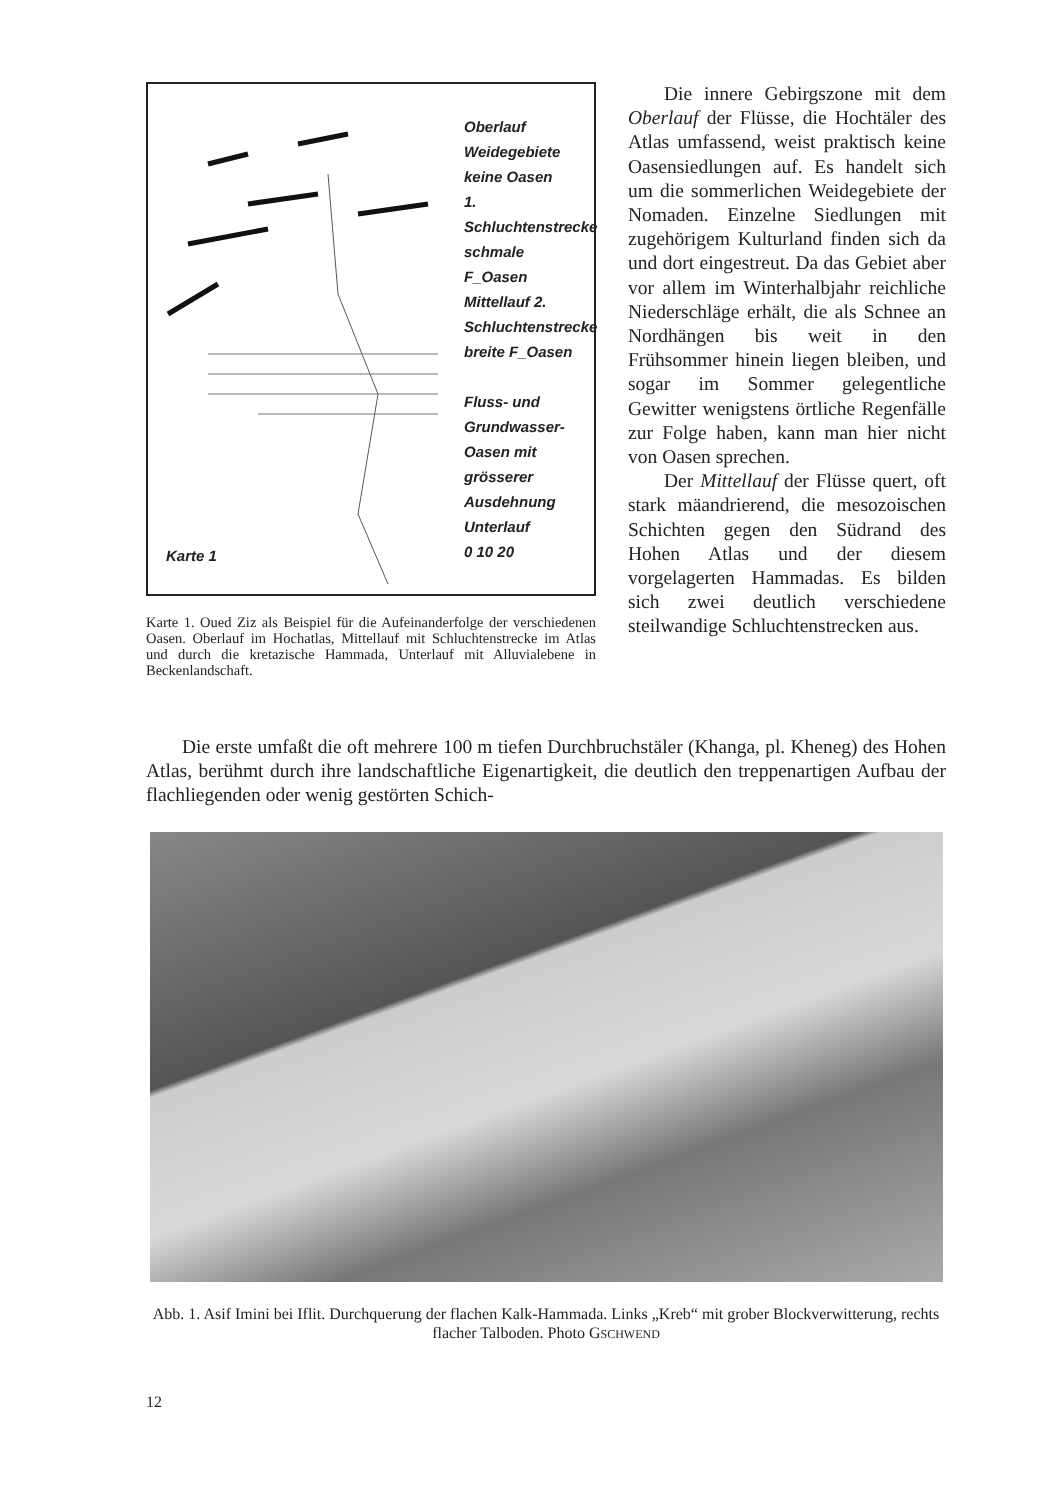Oberlauf Weidegebiete keine Oasen
1. Schluchtenstrecke schmale F_Oasen
Mittellauf 2. Schluchtenstrecke breite F_Oasen
Fluss- und Grundwasser- Oasen mit grösserer Ausdehnung
Unterlauf
0 10 20
Karte 1
Karte 1. Oued Ziz als Beispiel für die Aufeinanderfolge der verschiedenen Oasen. Oberlauf im Hochatlas, Mittellauf mit Schluchtenstrecke im Atlas und durch die kretazische Hammada, Unterlauf mit Alluvialebene in Beckenlandschaft.
Die innere Gebirgszone mit dem Oberlauf der Flüsse, die Hochtäler des Atlas umfassend, weist praktisch keine Oasensiedlungen auf. Es handelt sich um die sommerlichen Weidegebiete der Nomaden. Einzelne Siedlungen mit zugehörigem Kulturland finden sich da und dort eingestreut. Da das Gebiet aber vor allem im Winterhalbjahr reichliche Niederschläge erhält, die als Schnee an Nordhängen bis weit in den Frühsommer hinein liegen bleiben, und sogar im Sommer gelegentliche Gewitter wenigstens örtliche Regenfälle zur Folge haben, kann man hier nicht von Oasen sprechen.
Der Mittellauf der Flüsse quert, oft stark mäandrierend, die mesozoischen Schichten gegen den Südrand des Hohen Atlas und der diesem vorgelagerten Hammadas. Es bilden sich zwei deutlich verschiedene steilwandige Schluchtenstrecken aus.
Die erste umfaßt die oft mehrere 100 m tiefen Durchbruchstäler (Khanga, pl. Kheneg) des Hohen Atlas, berühmt durch ihre landschaftliche Eigenartigkeit, die deutlich den treppenartigen Aufbau der flachliegenden oder wenig gestörten Schich-
Abb. 1. Asif Imini bei Iflit. Durchquerung der flachen Kalk-Hammada. Links „Kreb“ mit grober Blockverwitterung, rechts flacher Talboden. Photo GSCHWEND
12